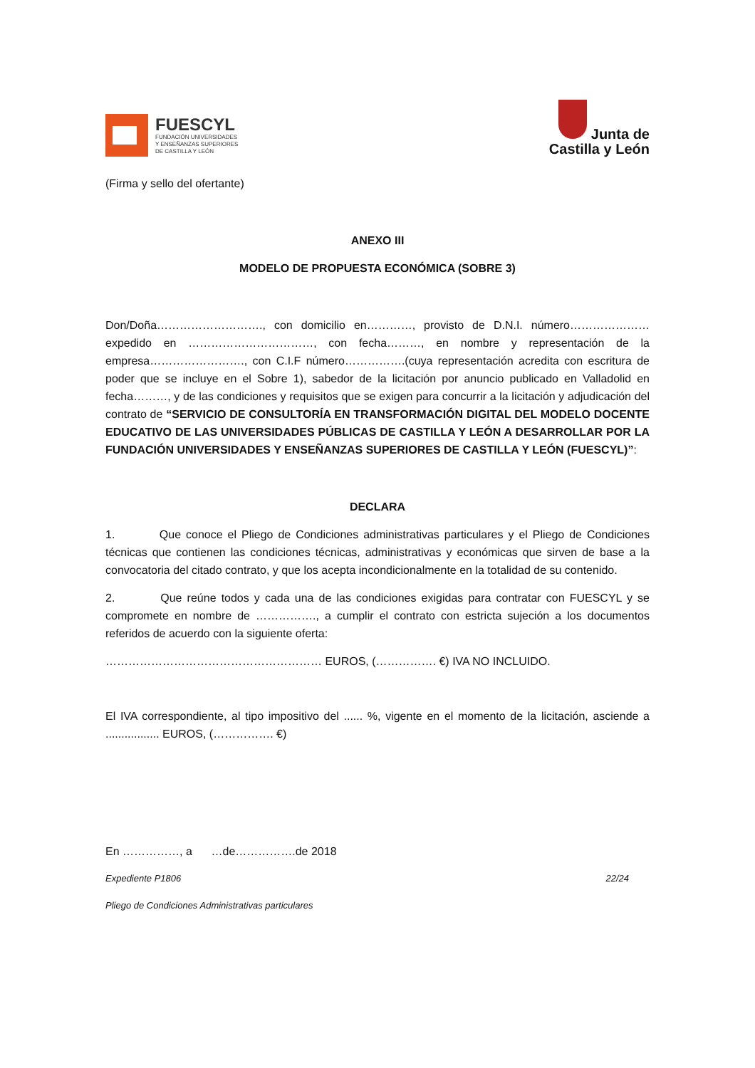FUESCYL
FUNDACIÓN UNIVERSIDADES
Y ENSEÑANZAS SUPERIORES
DE CASTILLA Y LEÓN
Junta de
Castilla y León
(Firma y sello del ofertante)
ANEXO III
MODELO DE PROPUESTA ECONÓMICA (SOBRE 3)
Don/Doña………………………., con domicilio en…………, provisto de D.N.I. número…………………expedido en ……………………………, con fecha………, en nombre y representación de la empresa……………………., con C.I.F número…………….(cuya representación acredita con escritura de poder que se incluye en el Sobre 1), sabedor de la licitación por anuncio publicado en Valladolid en fecha………, y de las condiciones y requisitos que se exigen para concurrir a la licitación y adjudicación del contrato de “SERVICIO DE CONSULTORÍA EN TRANSFORMACIÓN DIGITAL DEL MODELO DOCENTE EDUCATIVO DE LAS UNIVERSIDADES PÚBLICAS DE CASTILLA Y LEÓN A DESARROLLAR POR LA FUNDACIÓN UNIVERSIDADES Y ENSEÑANZAS SUPERIORES DE CASTILLA Y LEÓN (FUESCYL)”:
DECLARA
1. Que conoce el Pliego de Condiciones administrativas particulares y el Pliego de Condiciones técnicas que contienen las condiciones técnicas, administrativas y económicas que sirven de base a la convocatoria del citado contrato, y que los acepta incondicionalmente en la totalidad de su contenido.
2. Que reúne todos y cada una de las condiciones exigidas para contratar con FUESCYL y se compromete en nombre de ……………., a cumplir el contrato con estricta sujeción a los documentos referidos de acuerdo con la siguiente oferta:
………………………………………………… EUROS, (……………. €) IVA NO INCLUIDO.
El IVA correspondiente, al tipo impositivo del ...... %, vigente en el momento de la licitación, asciende a ................. EUROS, (……………. €)
En ……………, a …de…………….de 2018
Expediente P1806 22/24
Pliego de Condiciones Administrativas particulares